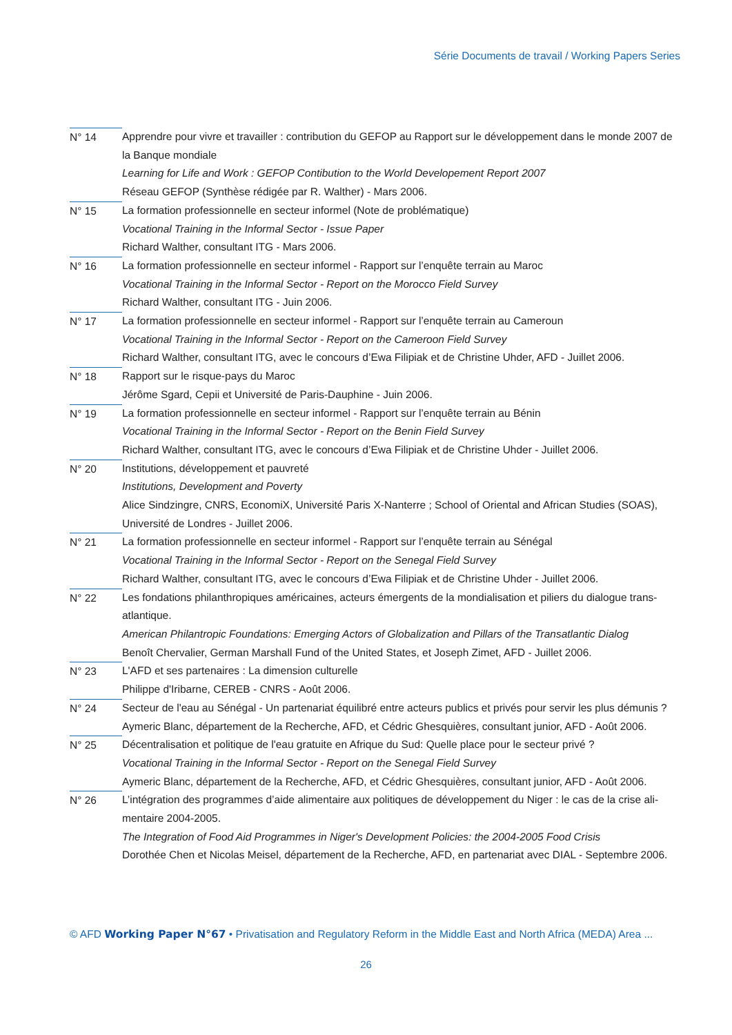Série Documents de travail / Working Papers Series
N° 14 Apprendre pour vivre et travailler : contribution du GEFOP au Rapport sur le développement dans le monde 2007 de la Banque mondiale
Learning for Life and Work : GEFOP Contibution to the World Developement Report 2007
Réseau GEFOP (Synthèse rédigée par R. Walther) - Mars 2006.
N° 15 La formation professionnelle en secteur informel (Note de problématique)
Vocational Training in the Informal Sector - Issue Paper
Richard Walther, consultant ITG - Mars 2006.
N° 16 La formation professionnelle en secteur informel - Rapport sur l’enquête terrain au Maroc
Vocational Training in the Informal Sector - Report on the Morocco Field Survey
Richard Walther, consultant ITG - Juin 2006.
N° 17 La formation professionnelle en secteur informel - Rapport sur l’enquête terrain au Cameroun
Vocational Training in the Informal Sector - Report on the Cameroon Field Survey
Richard Walther, consultant ITG, avec le concours d’Ewa Filipiak et de Christine Uhder, AFD - Juillet 2006.
N° 18 Rapport sur le risque-pays du Maroc
Jérôme Sgard, Cepii et Université de Paris-Dauphine - Juin 2006.
N° 19 La formation professionnelle en secteur informel - Rapport sur l’enquête terrain au Bénin
Vocational Training in the Informal Sector - Report on the Benin Field Survey
Richard Walther, consultant ITG, avec le concours d’Ewa Filipiak et de Christine Uhder - Juillet 2006.
N° 20 Institutions, développement et pauvreté
Institutions, Development and Poverty
Alice Sindzingre, CNRS, EconomiX, Université Paris X-Nanterre ; School of Oriental and African Studies (SOAS), Université de Londres - Juillet 2006.
N° 21 La formation professionnelle en secteur informel - Rapport sur l’enquête terrain au Sénégal
Vocational Training in the Informal Sector - Report on the Senegal Field Survey
Richard Walther, consultant ITG, avec le concours d’Ewa Filipiak et de Christine Uhder - Juillet 2006.
N° 22 Les fondations philanthropiques américaines, acteurs émergents de la mondialisation et piliers du dialogue trans-atlantique.
American Philantropic Foundations: Emerging Actors of Globalization and Pillars of the Transatlantic Dialog
Benoît Chervalier, German Marshall Fund of the United States, et Joseph Zimet, AFD - Juillet 2006.
N° 23 L'AFD et ses partenaires : La dimension culturelle
Philippe d'Iribarne, CEREB - CNRS - Août 2006.
N° 24 Secteur de l'eau au Sénégal - Un partenariat équilibré entre acteurs publics et privés pour servir les plus démunis ?
Aymeric Blanc, département de la Recherche, AFD, et Cédric Ghesquières, consultant junior, AFD - Août 2006.
N° 25 Décentralisation et politique de l'eau gratuite en Afrique du Sud: Quelle place pour le secteur privé ?
Vocational Training in the Informal Sector - Report on the Senegal Field Survey
Aymeric Blanc, département de la Recherche, AFD, et Cédric Ghesquières, consultant junior, AFD - Août 2006.
N° 26 L’intégration des programmes d’aide alimentaire aux politiques de développement du Niger : le cas de la crise ali-mentaire 2004-2005.
The Integration of Food Aid Programmes in Niger's Development Policies: the 2004-2005 Food Crisis
Dorothée Chen et Nicolas Meisel, département de la Recherche, AFD, en partenariat avec DIAL - Septembre 2006.
© AFD Working Paper N°67 • Privatisation and Regulatory Reform in the Middle East and North Africa (MEDA) Area ...
26